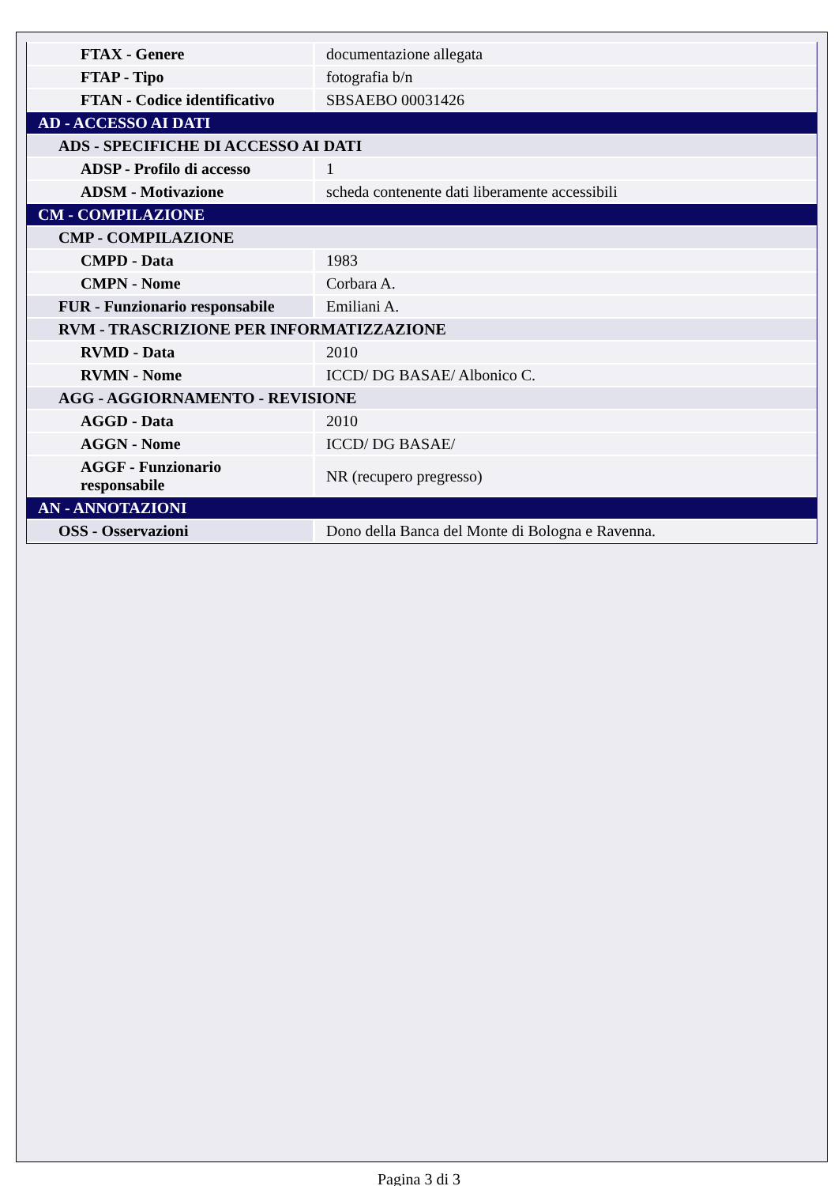| FTAX - Genere | documentazione allegata |
| FTAP - Tipo | fotografia b/n |
| FTAN - Codice identificativo | SBSAEBO 00031426 |
| AD - ACCESSO AI DATI | |
| ADS - SPECIFICHE DI ACCESSO AI DATI | |
| ADSP - Profilo di accesso | 1 |
| ADSM - Motivazione | scheda contenente dati liberamente accessibili |
| CM - COMPILAZIONE | |
| CMP - COMPILAZIONE | |
| CMPD - Data | 1983 |
| CMPN - Nome | Corbara A. |
| FUR - Funzionario responsabile | Emiliani A. |
| RVM - TRASCRIZIONE PER INFORMATIZZAZIONE | |
| RVMD - Data | 2010 |
| RVMN - Nome | ICCD/ DG BASAE/ Albonico C. |
| AGG - AGGIORNAMENTO - REVISIONE | |
| AGGD - Data | 2010 |
| AGGN - Nome | ICCD/ DG BASAE/ |
| AGGF - Funzionario responsabile | NR (recupero pregresso) |
| AN - ANNOTAZIONI | |
| OSS - Osservazioni | Dono della Banca del Monte di Bologna e Ravenna. |
Pagina 3 di 3